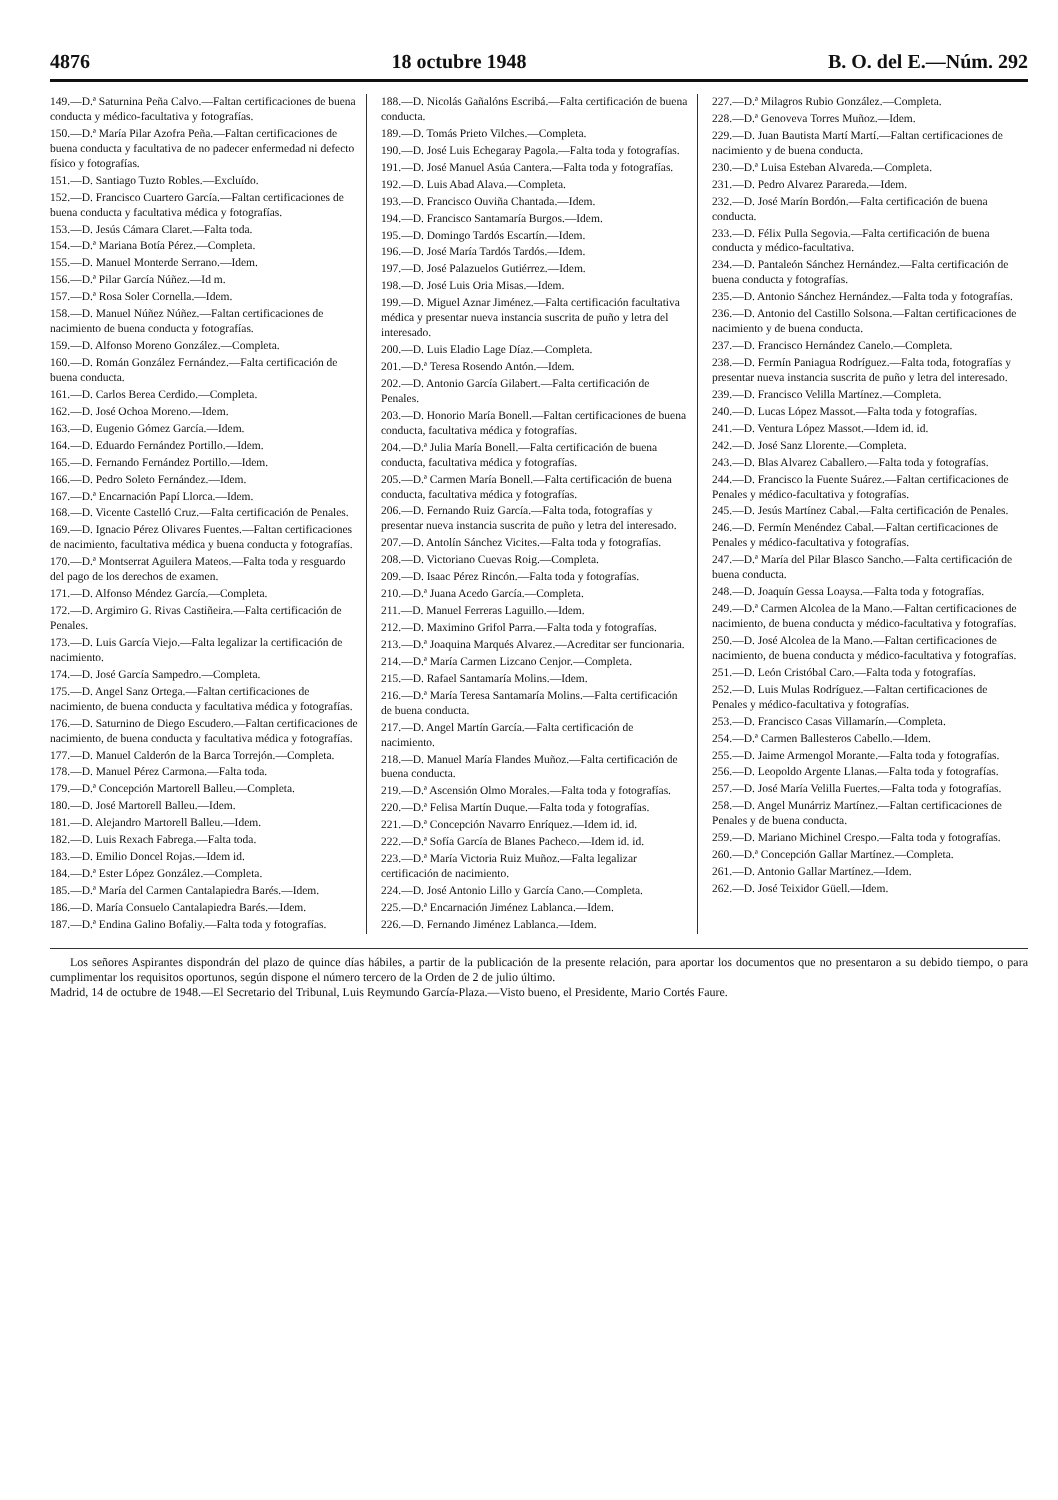4876 18 octubre 1948 B. O. del E.—Núm. 292
149.—D.ª Saturnina Peña Calvo.—Faltan certificaciones de buena conducta y médico-facultativa y fotografías.
150.—D.ª María Pilar Azofra Peña.—Faltan certificaciones de buena conducta y facultativa de no padecer enfermedad ni defecto físico y fotografías.
151.—D. Santiago Tuzto Robles.—Excluído.
152.—D. Francisco Cuartero García.—Faltan certificaciones de buena conducta y facultativa médica y fotografías.
153.—D. Jesús Cámara Claret.—Falta toda.
154.—D.ª Mariana Botía Pérez.—Completa.
155.—D. Manuel Monterde Serrano.—Idem.
156.—D.ª Pilar García Núñez.—Id m.
157.—D.ª Rosa Soler Cornella.—Idem.
158.—D. Manuel Núñez Núñez.—Faltan certificaciones de nacimiento de buena conducta y fotografías.
159.—D. Alfonso Moreno González.—Completa.
160.—D. Román González Fernández.—Falta certificación de buena conducta.
161.—D. Carlos Berea Cerdido.—Completa.
162.—D. José Ochoa Moreno.—Idem.
163.—D. Eugenio Gómez García.—Idem.
164.—D. Eduardo Fernández Portillo.—Idem.
165.—D. Fernando Fernández Portillo.—Idem.
166.—D. Pedro Soleto Fernández.—Idem.
167.—D.ª Encarnación Papí Llorca.—Idem.
168.—D. Vicente Castelló Cruz.—Falta certificación de Penales.
169.—D. Ignacio Pérez Olivares Fuentes.—Faltan certificaciones de nacimiento, facultativa médica y buena conducta y fotografías.
170.—D.ª Montserrat Aguilera Mateos.—Falta toda y resguardo del pago de los derechos de examen.
171.—D. Alfonso Méndez García.—Completa.
172.—D. Argimiro G. Rivas Castiñeira.—Falta certificación de Penales.
173.—D. Luis García Viejo.—Falta legalizar la certificación de nacimiento.
174.—D. José García Sampedro.—Completa.
175.—D. Angel Sanz Ortega.—Faltan certificaciones de nacimiento, de buena conducta y facultativa médica y fotografías.
176.—D. Saturnino de Diego Escudero.—Faltan certificaciones de nacimiento, de buena conducta y facultativa médica y fotografías.
177.—D. Manuel Calderón de la Barca Torrejón.—Completa.
178.—D. Manuel Pérez Carmona.—Falta toda.
179.—D.ª Concepción Martorell Balleu.—Completa.
180.—D. José Martorell Balleu.—Idem.
181.—D. Alejandro Martorell Balleu.—Idem.
182.—D. Luis Rexach Fabrega.—Falta toda.
183.—D. Emilio Doncel Rojas.—Idem id.
184.—D.ª Ester López González.—Completa.
185.—D.ª María del Carmen Cantalapiedra Barés.—Idem.
186.—D. María Consuelo Cantalapiedra Barés.—Idem.
187.—D.ª Endina Galino Bofaliy.—Falta toda y fotografías.
188.—D. Nicolás Gañalóns Escribá.—Falta certificación de buena conducta.
189.—D. Tomás Prieto Vilches.—Completa.
190.—D. José Luis Echegaray Pagola.—Falta toda y fotografías.
191.—D. José Manuel Asúa Cantera.—Falta toda y fotografías.
192.—D. Luis Abad Alava.—Completa.
193.—D. Francisco Ouviña Chantada.—Idem.
194.—D. Francisco Santamaría Burgos.—Idem.
195.—D. Domingo Tardós Escartín.—Idem.
196.—D. José María Tardós Tardós.—Idem.
197.—D. José Palazuelos Gutiérrez.—Idem.
198.—D. José Luis Oria Misas.—Idem.
199.—D. Miguel Aznar Jiménez.—Falta certificación facultativa médica y presentar nueva instancia suscrita de puño y letra del interesado.
200.—D. Luis Eladio Lage Díaz.—Completa.
201.—D.ª Teresa Rosendo Antón.—Idem.
202.—D. Antonio García Gilabert.—Falta certificación de Penales.
203.—D. Honorio María Bonell.—Faltan certificaciones de buena conducta, facultativa médica y fotografías.
204.—D.ª Julia María Bonell.—Falta certificación de buena conducta, facultativa médica y fotografías.
205.—D.ª Carmen María Bonell.—Falta certificación de buena conducta, facultativa médica y fotografías.
206.—D. Fernando Ruiz García.—Falta toda, fotografías y presentar nueva instancia suscrita de puño y letra del interesado.
207.—D. Antolín Sánchez Vicites.—Falta toda y fotografías.
208.—D. Victoriano Cuevas Roig.—Completa.
209.—D. Isaac Pérez Rincón.—Falta toda y fotografías.
210.—D.ª Juana Acedo García.—Completa.
211.—D. Manuel Ferreras Laguillo.—Idem.
212.—D. Maximino Grifol Parra.—Falta toda y fotografías.
213.—D.ª Joaquina Marqués Alvarez.—Acreditar ser funcionaria.
214.—D.ª María Carmen Lizcano Cenjor.—Completa.
215.—D. Rafael Santamaría Molins.—Idem.
216.—D.ª María Teresa Santamaría Molins.—Falta certificación de buena conducta.
217.—D. Angel Martín García.—Falta certificación de nacimiento.
218.—D. Manuel María Flandes Muñoz.—Falta certificación de buena conducta.
219.—D.ª Ascensión Olmo Morales.—Falta toda y fotografías.
220.—D.ª Felisa Martín Duque.—Falta toda y fotografías.
221.—D.ª Concepción Navarro Enríquez.—Idem id. id.
222.—D.ª Sofía García de Blanes Pacheco.—Idem id. id.
223.—D.ª María Victoria Ruiz Muñoz.—Falta legalizar certificación de nacimiento.
224.—D. José Antonio Lillo y García Cano.—Completa.
225.—D.ª Encarnación Jiménez Lablanca.—Idem.
226.—D. Fernando Jiménez Lablanca.—Idem.
227.—D.ª Milagros Rubio González.—Completa.
228.—D.ª Genoveva Torres Muñoz.—Idem.
229.—D. Juan Bautista Martí Martí.—Faltan certificaciones de nacimiento y de buena conducta.
230.—D.ª Luisa Esteban Alvareda.—Completa.
231.—D. Pedro Alvarez Parareda.—Idem.
232.—D. José Marín Bordón.—Falta certificación de buena conducta.
233.—D. Félix Pulla Segovia.—Falta certificación de buena conducta y médico-facultativa.
234.—D. Pantaleón Sánchez Hernández.—Falta certificación de buena conducta y fotografías.
235.—D. Antonio Sánchez Hernández.—Falta toda y fotografías.
236.—D. Antonio del Castillo Solsona.—Faltan certificaciones de nacimiento y de buena conducta.
237.—D. Francisco Hernández Canelo.—Completa.
238.—D. Fermín Paniagua Rodríguez.—Falta toda, fotografías y presentar nueva instancia suscrita de puño y letra del interesado.
239.—D. Francisco Velilla Martínez.—Completa.
240.—D. Lucas López Massot.—Falta toda y fotografías.
241.—D. Ventura López Massot.—Idem id. id.
242.—D. José Sanz Llorente.—Completa.
243.—D. Blas Alvarez Caballero.—Falta toda y fotografías.
244.—D. Francisco la Fuente Suárez.—Faltan certificaciones de Penales y médico-facultativa y fotografías.
245.—D. Jesús Martínez Cabal.—Falta certificación de Penales.
246.—D. Fermín Menéndez Cabal.—Faltan certificaciones de Penales y médico-facultativa y fotografías.
247.—D.ª María del Pilar Blasco Sancho.—Falta certificación de buena conducta.
248.—D. Joaquín Gessa Loaysa.—Falta toda y fotografías.
249.—D.ª Carmen Alcolea de la Mano.—Faltan certificaciones de nacimiento, de buena conducta y médico-facultativa y fotografías.
250.—D. José Alcolea de la Mano.—Faltan certificaciones de nacimiento, de buena conducta y médico-facultativa y fotografías.
251.—D. León Cristóbal Caro.—Falta toda y fotografías.
252.—D. Luis Mulas Rodríguez.—Faltan certificaciones de Penales y médico-facultativa y fotografías.
253.—D. Francisco Casas Villamarín.—Completa.
254.—D.ª Carmen Ballesteros Cabello.—Idem.
255.—D. Jaime Armengol Morante.—Falta toda y fotografías.
256.—D. Leopoldo Argente Llanas.—Falta toda y fotografías.
257.—D. José María Velilla Fuertes.—Falta toda y fotografías.
258.—D. Angel Munárriz Martínez.—Faltan certificaciones de Penales y de buena conducta.
259.—D. Mariano Michinel Crespo.—Falta toda y fotografías.
260.—D.ª Concepción Gallar Martínez.—Completa.
261.—D. Antonio Gallar Martínez.—Idem.
262.—D. José Teixidor Güell.—Idem.
Los señores Aspirantes dispondrán del plazo de quince días hábiles, a partir de la publicación de la presente relación, para aportar los documentos que no presentaron a su debido tiempo, o para cumplimentar los requisitos oportunos, según dispone el número tercero de la Orden de 2 de julio último.
Madrid, 14 de octubre de 1948.—El Secretario del Tribunal, Luis Reymundo García-Plaza.—Visto bueno, el Presidente, Mario Cortés Faure.